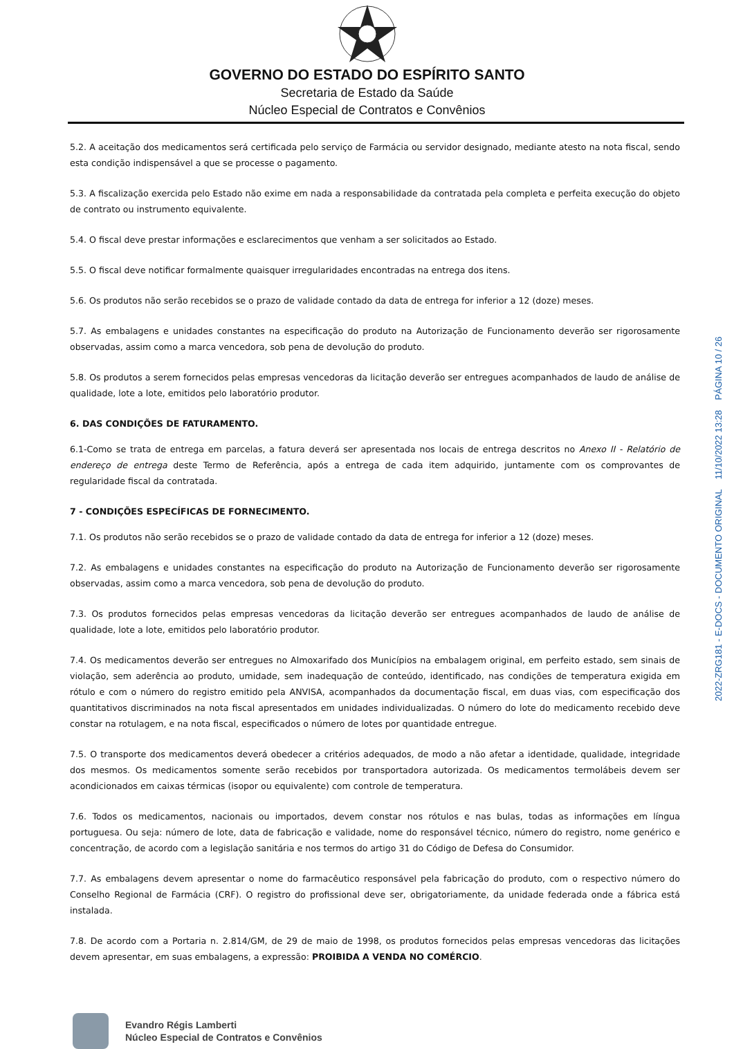GOVERNO DO ESTADO DO ESPÍRITO SANTO
Secretaria de Estado da Saúde
Núcleo Especial de Contratos e Convênios
5.2. A aceitação dos medicamentos será certificada pelo serviço de Farmácia ou servidor designado, mediante atesto na nota fiscal, sendo esta condição indispensável a que se processe o pagamento.
5.3. A fiscalização exercida pelo Estado não exime em nada a responsabilidade da contratada pela completa e perfeita execução do objeto de contrato ou instrumento equivalente.
5.4. O fiscal deve prestar informações e esclarecimentos que venham a ser solicitados ao Estado.
5.5. O fiscal deve notificar formalmente quaisquer irregularidades encontradas na entrega dos itens.
5.6. Os produtos não serão recebidos se o prazo de validade contado da data de entrega for inferior a 12 (doze) meses.
5.7. As embalagens e unidades constantes na especificação do produto na Autorização de Funcionamento deverão ser rigorosamente observadas, assim como a marca vencedora, sob pena de devolução do produto.
5.8. Os produtos a serem fornecidos pelas empresas vencedoras da licitação deverão ser entregues acompanhados de laudo de análise de qualidade, lote a lote, emitidos pelo laboratório produtor.
6. DAS CONDIÇÕES DE FATURAMENTO.
6.1-Como se trata de entrega em parcelas, a fatura deverá ser apresentada nos locais de entrega descritos no Anexo II - Relatório de endereço de entrega deste Termo de Referência, após a entrega de cada item adquirido, juntamente com os comprovantes de regularidade fiscal da contratada.
7 - CONDIÇÕES ESPECÍFICAS DE FORNECIMENTO.
7.1. Os produtos não serão recebidos se o prazo de validade contado da data de entrega for inferior a 12 (doze) meses.
7.2. As embalagens e unidades constantes na especificação do produto na Autorização de Funcionamento deverão ser rigorosamente observadas, assim como a marca vencedora, sob pena de devolução do produto.
7.3. Os produtos fornecidos pelas empresas vencedoras da licitação deverão ser entregues acompanhados de laudo de análise de qualidade, lote a lote, emitidos pelo laboratório produtor.
7.4. Os medicamentos deverão ser entregues no Almoxarifado dos Municípios na embalagem original, em perfeito estado, sem sinais de violação, sem aderência ao produto, umidade, sem inadequação de conteúdo, identificado, nas condições de temperatura exigida em rótulo e com o número do registro emitido pela ANVISA, acompanhados da documentação fiscal, em duas vias, com especificação dos quantitativos discriminados na nota fiscal apresentados em unidades individualizadas. O número do lote do medicamento recebido deve constar na rotulagem, e na nota fiscal, especificados o número de lotes por quantidade entregue.
7.5. O transporte dos medicamentos deverá obedecer a critérios adequados, de modo a não afetar a identidade, qualidade, integridade dos mesmos. Os medicamentos somente serão recebidos por transportadora autorizada. Os medicamentos termolábeis devem ser acondicionados em caixas térmicas (isopor ou equivalente) com controle de temperatura.
7.6. Todos os medicamentos, nacionais ou importados, devem constar nos rótulos e nas bulas, todas as informações em língua portuguesa. Ou seja: número de lote, data de fabricação e validade, nome do responsável técnico, número do registro, nome genérico e concentração, de acordo com a legislação sanitária e nos termos do artigo 31 do Código de Defesa do Consumidor.
7.7. As embalagens devem apresentar o nome do farmacêutico responsável pela fabricação do produto, com o respectivo número do Conselho Regional de Farmácia (CRF). O registro do profissional deve ser, obrigatoriamente, da unidade federada onde a fábrica está instalada.
7.8. De acordo com a Portaria n. 2.814/GM, de 29 de maio de 1998, os produtos fornecidos pelas empresas vencedoras das licitações devem apresentar, em suas embalagens, a expressão: PROIBIDA A VENDA NO COMÉRCIO.
Evandro Régis Lamberti
Núcleo Especial de Contratos e Convênios
2022-ZRG181 - E-DOCS - DOCUMENTO ORIGINAL 11/10/2022 13:28 PÁGINA 10 / 26